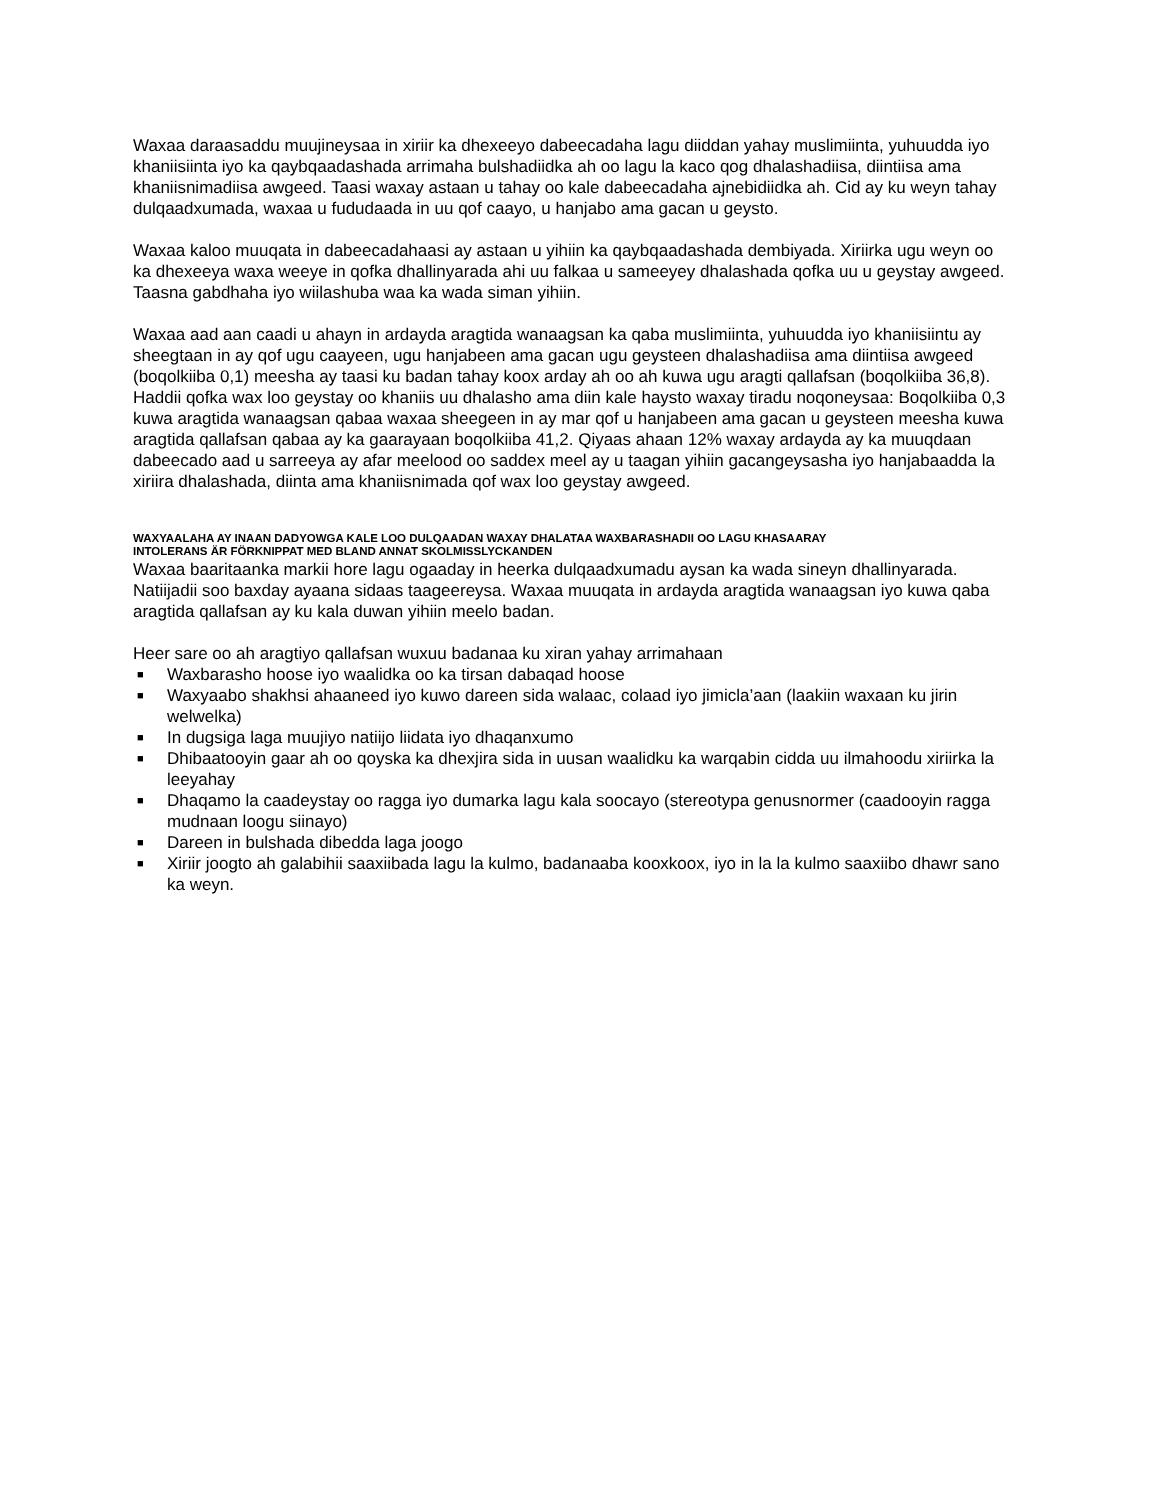Waxaa daraasaddu muujineysaa in xiriir ka dhexeeyo dabeecadaha lagu diiddan yahay muslimiinta, yuhuudda iyo khaniisiinta iyo ka qaybqaadashada arrimaha bulshadiidka ah oo lagu la kaco qog dhalashadiisa, diintiisa ama khaniisnimadiisa awgeed. Taasi waxay astaan u tahay oo kale dabeecadaha ajnebidiidka ah. Cid ay ku weyn tahay dulqaadxumada, waxaa u fududaada in uu qof caayo, u hanjabo ama gacan u geysto.
Waxaa kaloo muuqata in dabeecadahaasi ay astaan u yihiin ka qaybqaadashada dembiyada. Xiriirka ugu weyn oo ka dhexeeya waxa weeye in qofka dhallinyarada ahi uu falkaa u sameeyey dhalashada qofka uu u geystay awgeed. Taasna gabdhaha iyo wiilashuba waa ka wada siman yihiin.
Waxaa aad aan caadi u ahayn in ardayda aragtida wanaagsan ka qaba muslimiinta, yuhuudda iyo khaniisiintu ay sheegtaan in ay qof ugu caayeen, ugu hanjabeen ama gacan ugu geysteen dhalashadiisa ama diintiisa awgeed (boqolkiiba 0,1) meesha ay taasi ku badan tahay koox arday ah oo ah kuwa ugu aragti qallafsan (boqolkiiba 36,8). Haddii qofka wax loo geystay oo khaniis uu dhalasho ama diin kale haysto waxay tiradu noqoneysaa: Boqolkiiba 0,3 kuwa aragtida wanaagsan qabaa waxaa sheegeen in ay mar qof u hanjabeen ama gacan u geysteen meesha kuwa aragtida qallafsan qabaa ay ka gaarayaan boqolkiiba 41,2. Qiyaas ahaan 12% waxay ardayda ay ka muuqdaan dabeecado aad u sarreeya ay afar meelood oo saddex meel ay u taagan yihiin gacangeysasha iyo hanjabaadda la xiriira dhalashada, diinta ama khaniisnimada qof wax loo geystay awgeed.
WAXYAALAHA AY INAAN DADYOWGA KALE LOO DULQAADAN WAXAY DHALATAA WAXBARASHADII OO LAGU KHASAARAY
INTOLERANS ÄR FÖRKNIPPAT MED BLAND ANNAT SKOLMISSLYCKANDEN
Waxaa baaritaanka markii hore lagu ogaaday in heerka dulqaadxumadu aysan ka wada sineyn dhallinyarada. Natiijadii soo baxday ayaana sidaas taageereysa. Waxaa muuqata in ardayda aragtida wanaagsan iyo kuwa qaba aragtida qallafsan ay ku kala duwan yihiin meelo badan.
Heer sare oo ah aragtiyo qallafsan wuxuu badanaa ku xiran yahay arrimahaan
■ Waxbarasho hoose iyo waalidka oo ka tirsan dabaqad hoose
■ Waxyaabo shakhsi ahaaneed iyo kuwo dareen sida walaac, colaad iyo jimicla’aan (laakiin waxaan ku jirin welwelka)
■ In dugsiga laga muujiyo natiijo liidata iyo dhaqanxumo
■ Dhibaatooyin gaar ah oo qoyska ka dhexjira sida in uusan waalidku ka warqabin cidda uu ilmahoodu xiriirka la leeyahay
■ Dhaqamo la caadeystay oo ragga iyo dumarka lagu kala soocayo (stereotypa genusnormer (caadooyin ragga mudnaan loogu siinayo)
■ Dareen in bulshada dibedda laga joogo
■ Xiriir joogto ah galabihii saaxiibada lagu la kulmo, badanaaba kooxkoox, iyo in la la kulmo saaxiibo dhawr sano ka weyn.